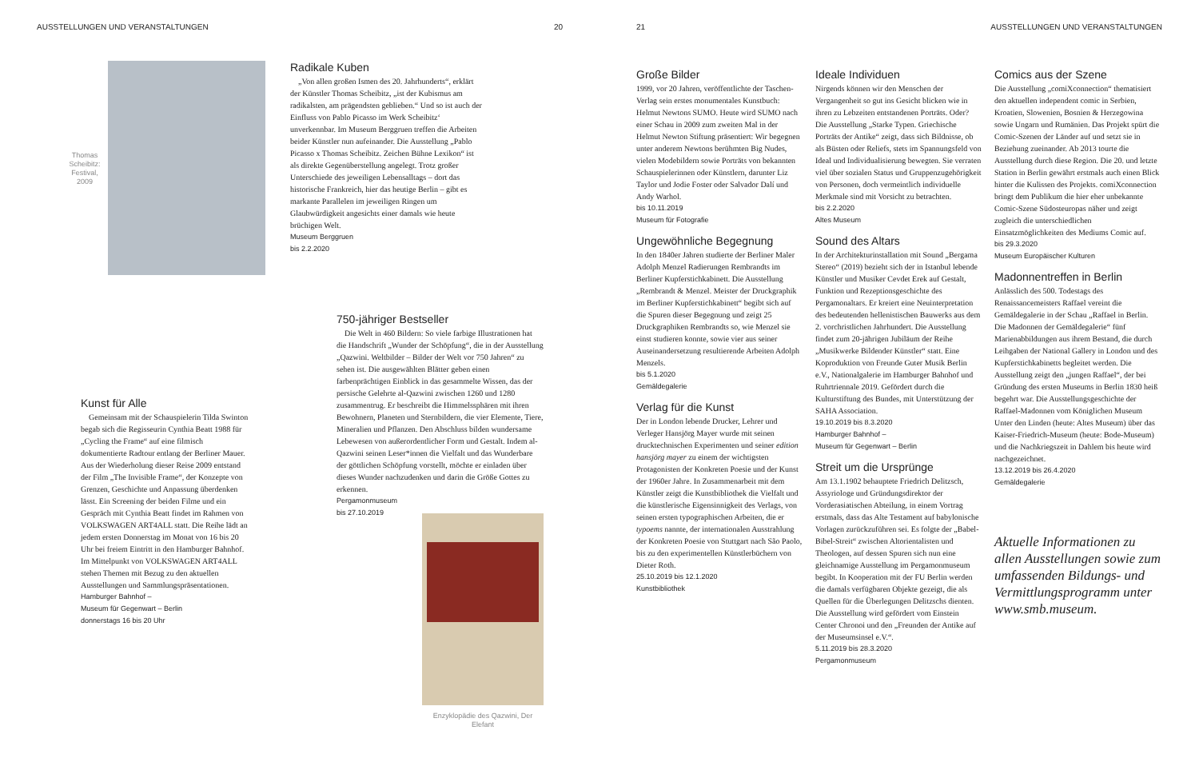AUSSTELLUNGEN UND VERANSTALTUNGEN 20
Thomas Scheibitz: Festival, 2009
Radikale Kuben
„Von allen großen Ismen des 20. Jahrhunderts“, erklärt der Künstler Thomas Scheibitz, „ist der Kubismus am radikalsten, am prägendsten geblieben.“ Und so ist auch der Einfluss von Pablo Picasso im Werk Scheibitz‘ unverkennbar. Im Museum Berggruen treffen die Arbeiten beider Künstler nun aufeinander. Die Ausstellung „Pablo Picasso x Thomas Scheibitz. Zeichen Bühne Lexikon“ ist als direkte Gegenüberstellung angelegt. Trotz großer Unterschiede des jeweiligen Lebensalltags – dort das historische Frankreich, hier das heutige Berlin – gibt es markante Parallelen im jeweiligen Ringen um Glaubwürdigkeit angesichts einer damals wie heute brüchigen Welt.
Museum Berggruen
bis 2.2.2020
750-jähriger Bestseller
Die Welt in 460 Bildern: So viele farbige Illustrationen hat die Handschrift „Wunder der Schöpfung“, die in der Ausstellung „Qazwini. Weltbilder – Bilder der Welt vor 750 Jahren“ zu sehen ist. Die ausgewählten Blätter geben einen farbenprächtigen Einblick in das gesammelte Wissen, das der persische Gelehrte al-Qazwini zwischen 1260 und 1280 zusammentrug. Er beschreibt die Himmelssphären mit ihren Bewohnern, Planeten und Sternbildern, die vier Elemente, Tiere, Mineralien und Pflanzen. Den Abschluss bilden wundersame Lebewesen von außerordentlicher Form und Gestalt. Indem al-Qazwini seinen Leser*innen die Vielfalt und das Wunderbare der göttlichen Schöpfung vorstellt, möchte er einladen über dieses Wunder nachzudenken und darin die Größe Gottes zu erkennen.
Pergamonmuseum
bis 27.10.2019
Enzyklopädie des Qazwini, Der Elefant
Kunst für Alle
Gemeinsam mit der Schauspielerin Tilda Swinton begab sich die Regisseurin Cynthia Beatt 1988 für „Cycling the Frame“ auf eine filmisch dokumentierte Radtour entlang der Berliner Mauer. Aus der Wiederholung dieser Reise 2009 entstand der Film „The Invisible Frame“, der Konzepte von Grenzen, Geschichte und Anpassung überdenken lässt. Ein Screening der beiden Filme und ein Gespräch mit Cynthia Beatt findet im Rahmen von VOLKSWAGEN ART4ALL statt. Die Reihe lädt an jedem ersten Donnerstag im Monat von 16 bis 20 Uhr bei freiem Eintritt in den Hamburger Bahnhof. Im Mittelpunkt von VOLKSWAGEN ART4ALL stehen Themen mit Bezug zu den aktuellen Ausstellungen und Sammlungspräsentationen.
Hamburger Bahnhof –
Museum für Gegenwart – Berlin
donnerstags 16 bis 20 Uhr
21 AUSSTELLUNGEN UND VERANSTALTUNGEN
Große Bilder
1999, vor 20 Jahren, veröffentlichte der Taschen-Verlag sein erstes monumentales Kunstbuch: Helmut Newtons SUMO. Heute wird SUMO nach einer Schau in 2009 zum zweiten Mal in der Helmut Newton Stiftung präsentiert: Wir begegnen unter anderem Newtons berühmten Big Nudes, vielen Modebildern sowie Porträts von bekannten Schauspielerinnen oder Künstlern, darunter Liz Taylor und Jodie Foster oder Salvador Dalí und Andy Warhol.
bis 10.11.2019
Museum für Fotografie
Ungewöhnliche Begegnung
In den 1840er Jahren studierte der Berliner Maler Adolph Menzel Radierungen Rembrandts im Berliner Kupferstichkabinett. Die Ausstellung „Rembrandt & Menzel. Meister der Druckgraphik im Berliner Kupferstichkabinett“ begibt sich auf die Spuren dieser Begegnung und zeigt 25 Druckgraphiken Rembrandts so, wie Menzel sie einst studieren konnte, sowie vier aus seiner Auseinandersetzung resultierende Arbeiten Adolph Menzels.
bis 5.1.2020
Gemäldegalerie
Verlag für die Kunst
Der in London lebende Drucker, Lehrer und Verleger Hansjörg Mayer wurde mit seinen drucktechnischen Experimenten und seiner edition hansjörg mayer zu einem der wichtigsten Protagonisten der Konkreten Poesie und der Kunst der 1960er Jahre. In Zusammenarbeit mit dem Künstler zeigt die Kunstbibliothek die Vielfalt und die künstlerische Eigensinnigkeit des Verlags, von seinen ersten typographischen Arbeiten, die er typoems nannte, der internationalen Ausstrahlung der Konkreten Poesie von Stuttgart nach São Paolo, bis zu den experimentellen Künstlerbüchern von Dieter Roth.
25.10.2019 bis 12.1.2020
Kunstbibliothek
Ideale Individuen
Nirgends können wir den Menschen der Vergangenheit so gut ins Gesicht blicken wie in ihren zu Lebzeiten entstandenen Porträts. Oder? Die Ausstellung „Starke Typen. Griechische Porträts der Antike“ zeigt, dass sich Bildnisse, ob als Büsten oder Reliefs, stets im Spannungsfeld von Ideal und Individualisierung bewegten. Sie verraten viel über sozialen Status und Gruppenzugehörigkeit von Personen, doch vermeintlich individuelle Merkmale sind mit Vorsicht zu betrachten.
bis 2.2.2020
Altes Museum
Sound des Altars
In der Architekturinstallation mit Sound „Bergama Stereo“ (2019) bezieht sich der in Istanbul lebende Künstler und Musiker Cevdet Erek auf Gestalt, Funktion und Rezeptionsgeschichte des Pergamonaltars. Er kreiert eine Neuinterpretation des bedeutenden hellenistischen Bauwerks aus dem 2. vorchristlichen Jahrhundert. Die Ausstellung findet zum 20-jährigen Jubiläum der Reihe „Musikwerke Bildender Künstler“ statt. Eine Koproduktion von Freunde Guter Musik Berlin e.V., Nationalgalerie im Hamburger Bahnhof und Ruhrtriennale 2019. Gefördert durch die Kulturstiftung des Bundes, mit Unterstützung der SAHA Association.
19.10.2019 bis 8.3.2020
Hamburger Bahnhof –
Museum für Gegenwart – Berlin
Streit um die Ursprünge
Am 13.1.1902 behauptete Friedrich Delitzsch, Assyriologe und Gründungsdirektor der Vorderasiatischen Abteilung, in einem Vortrag erstmals, dass das Alte Testament auf babylonische Vorlagen zurückzuführen sei. Es folgte der „Babel-Bibel-Streit“ zwischen Altorientalisten und Theologen, auf dessen Spuren sich nun eine gleichnamige Ausstellung im Pergamonmuseum begibt. In Kooperation mit der FU Berlin werden die damals verfügbaren Objekte gezeigt, die als Quellen für die Überlegungen Delitzschs dienten. Die Ausstellung wird gefördert vom Einstein Center Chronoi und den „Freunden der Antike auf der Museumsinsel e.V.“.
5.11.2019 bis 28.3.2020
Pergamonmuseum
Comics aus der Szene
Die Ausstellung „comiXconnection“ thematisiert den aktuellen independent comic in Serbien, Kroatien, Slowenien, Bosnien & Herzegowina sowie Ungarn und Rumänien. Das Projekt spürt die Comic-Szenen der Länder auf und setzt sie in Beziehung zueinander. Ab 2013 tourte die Ausstellung durch diese Region. Die 20. und letzte Station in Berlin gewährt erstmals auch einen Blick hinter die Kulissen des Projekts. comiXconnection bringt dem Publikum die hier eher unbekannte Comic-Szene Südosteuropas näher und zeigt zugleich die unterschiedlichen Einsatzmöglichkeiten des Mediums Comic auf.
bis 29.3.2020
Museum Europäischer Kulturen
Madonnentreffen in Berlin
Anlässlich des 500. Todestags des Renaissancemeisters Raffael vereint die Gemäldegalerie in der Schau „Raffael in Berlin. Die Madonnen der Gemäldegalerie“ fünf Marienabbildungen aus ihrem Bestand, die durch Leihgaben der National Gallery in London und des Kupferstichkabinetts begleitet werden. Die Ausstellung zeigt den „jungen Raffael“, der bei Gründung des ersten Museums in Berlin 1830 heiß begehrt war. Die Ausstellungsgeschichte der Raffael-Madonnen vom Königlichen Museum Unter den Linden (heute: Altes Museum) über das Kaiser-Friedrich-Museum (heute: Bode-Museum) und die Nachkriegszeit in Dahlem bis heute wird nachgezeichnet.
13.12.2019 bis 26.4.2020
Gemäldegalerie
Aktuelle Informationen zu allen Ausstellungen sowie zum umfassenden Bildungs- und Vermittlungsprogramm unter www.smb.museum.